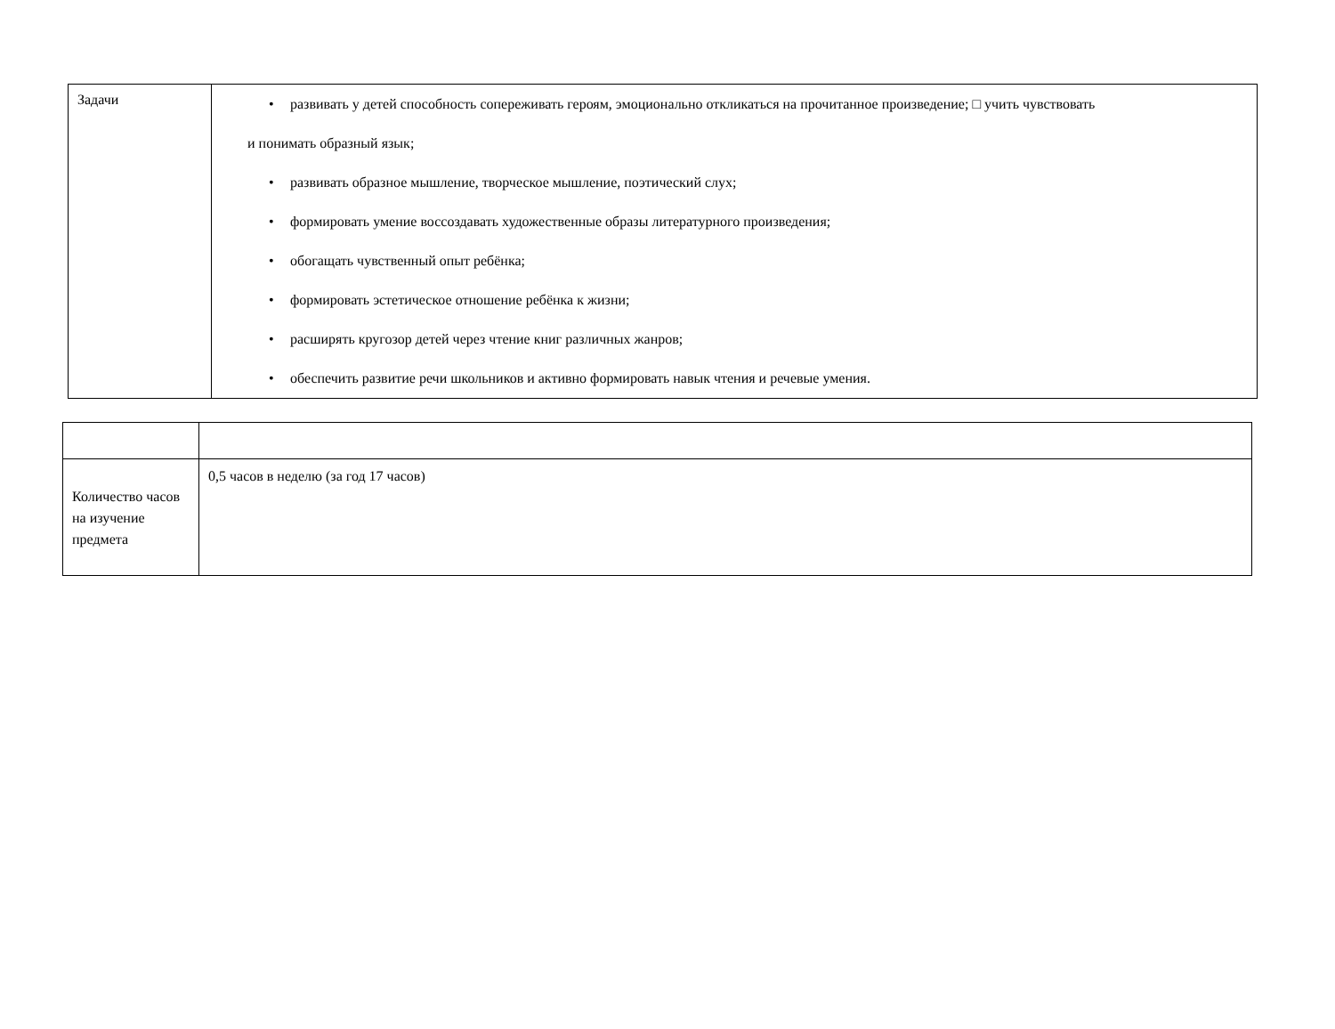| Задачи | • развивать у детей способность сопереживать героям, эмоционально откликаться на прочитанное произведение; □ учить чувствовать и понимать образный язык; • развивать образное мышление, творческое мышление, поэтический слух; • формировать умение воссоздавать художественные образы литературного произведения; • обогащать чувственный опыт ребёнка; • формировать эстетическое отношение ребёнка к жизни; • расширять кругозор детей через чтение книг различных жанров; • обеспечить развитие речи школьников и активно формировать навык чтения и речевые умения. |
| Количество часов на изучение предмета | 0,5 часов в неделю (за год 17 часов) |